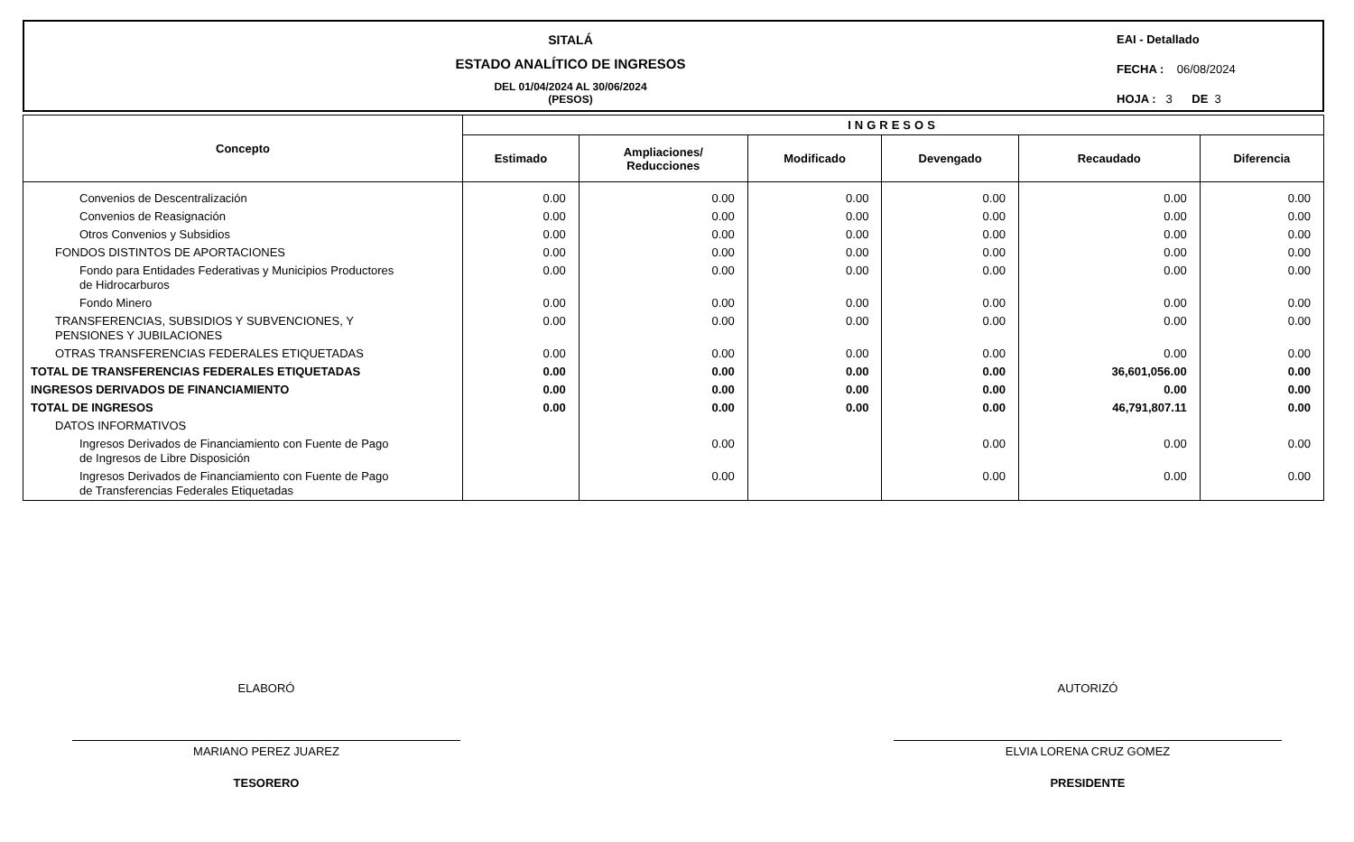SITALÁ
ESTADO ANALÍTICO DE INGRESOS
DEL 01/04/2024 AL 30/06/2024
(PESOS)
EAI - Detallado
FECHA : 06/08/2024
HOJA : 3 DE 3
| Concepto | INGRESOS | | | | | |
| --- | --- | --- | --- | --- | --- | --- |
| | Estimado | Ampliaciones/ Reducciones | Modificado | Devengado | Recaudado | Diferencia |
| Convenios de Descentralización | 0.00 | 0.00 | 0.00 | 0.00 | 0.00 | 0.00 |
| Convenios de Reasignación | 0.00 | 0.00 | 0.00 | 0.00 | 0.00 | 0.00 |
| Otros Convenios y Subsidios | 0.00 | 0.00 | 0.00 | 0.00 | 0.00 | 0.00 |
| FONDOS DISTINTOS DE APORTACIONES | 0.00 | 0.00 | 0.00 | 0.00 | 0.00 | 0.00 |
| Fondo para Entidades Federativas y Municipios Productores de Hidrocarburos | 0.00 | 0.00 | 0.00 | 0.00 | 0.00 | 0.00 |
| Fondo Minero | 0.00 | 0.00 | 0.00 | 0.00 | 0.00 | 0.00 |
| TRANSFERENCIAS, SUBSIDIOS Y SUBVENCIONES, Y PENSIONES Y JUBILACIONES | 0.00 | 0.00 | 0.00 | 0.00 | 0.00 | 0.00 |
| OTRAS TRANSFERENCIAS FEDERALES ETIQUETADAS | 0.00 | 0.00 | 0.00 | 0.00 | 0.00 | 0.00 |
| TOTAL DE TRANSFERENCIAS FEDERALES ETIQUETADAS | 0.00 | 0.00 | 0.00 | 0.00 | 36,601,056.00 | 0.00 |
| INGRESOS DERIVADOS DE FINANCIAMIENTO | 0.00 | 0.00 | 0.00 | 0.00 | 0.00 | 0.00 |
| TOTAL DE INGRESOS | 0.00 | 0.00 | 0.00 | 0.00 | 46,791,807.11 | 0.00 |
| DATOS INFORMATIVOS | | | | | | |
| Ingresos Derivados de Financiamiento con Fuente de Pago de Ingresos de Libre Disposición | | 0.00 | | 0.00 | 0.00 | 0.00 |
| Ingresos Derivados de Financiamiento con Fuente de Pago de Transferencias Federales Etiquetadas | | 0.00 | | 0.00 | 0.00 | 0.00 |
ELABORÓ
MARIANO PEREZ JUAREZ
TESORERO
AUTORIZÓ
ELVIA LORENA CRUZ GOMEZ
PRESIDENTE